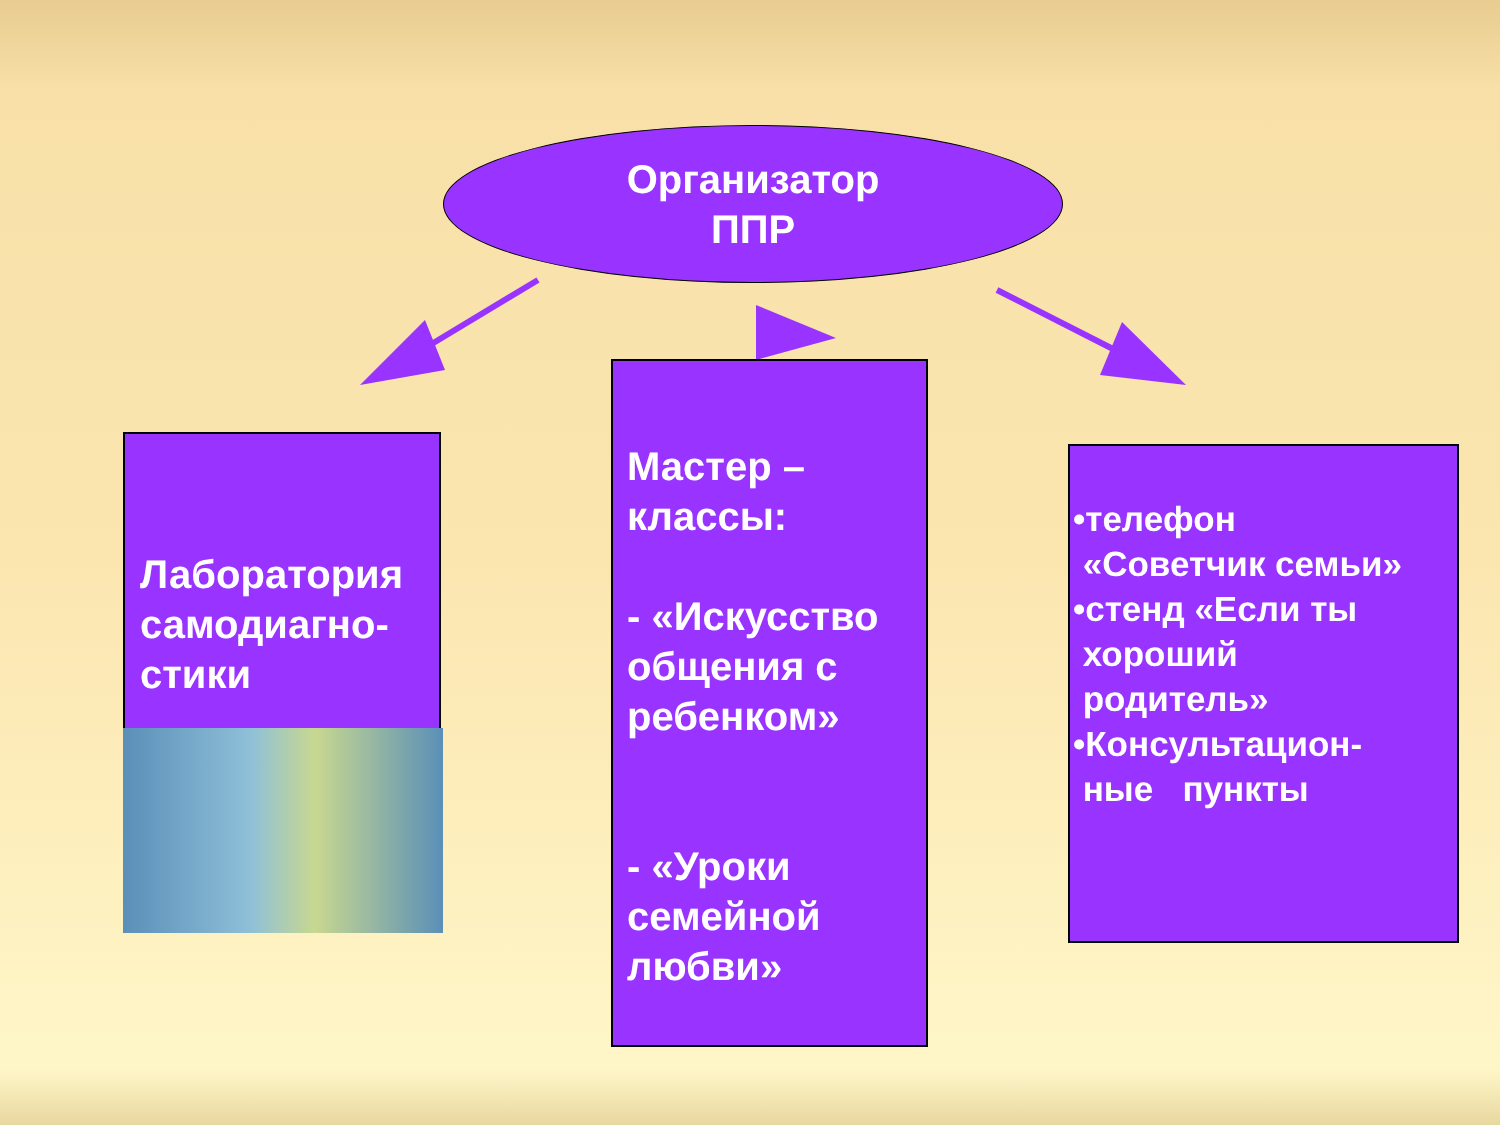Организатор
ППР
Лаборатория самодиагно-стики
Мастер – классы:
- «Искусство общения с ребенком»
- «Уроки семейной любви»
•телефон
«Советчик семьи»
•стенд «Если ты
хороший
родитель»
•Консультацион-
ные пункты